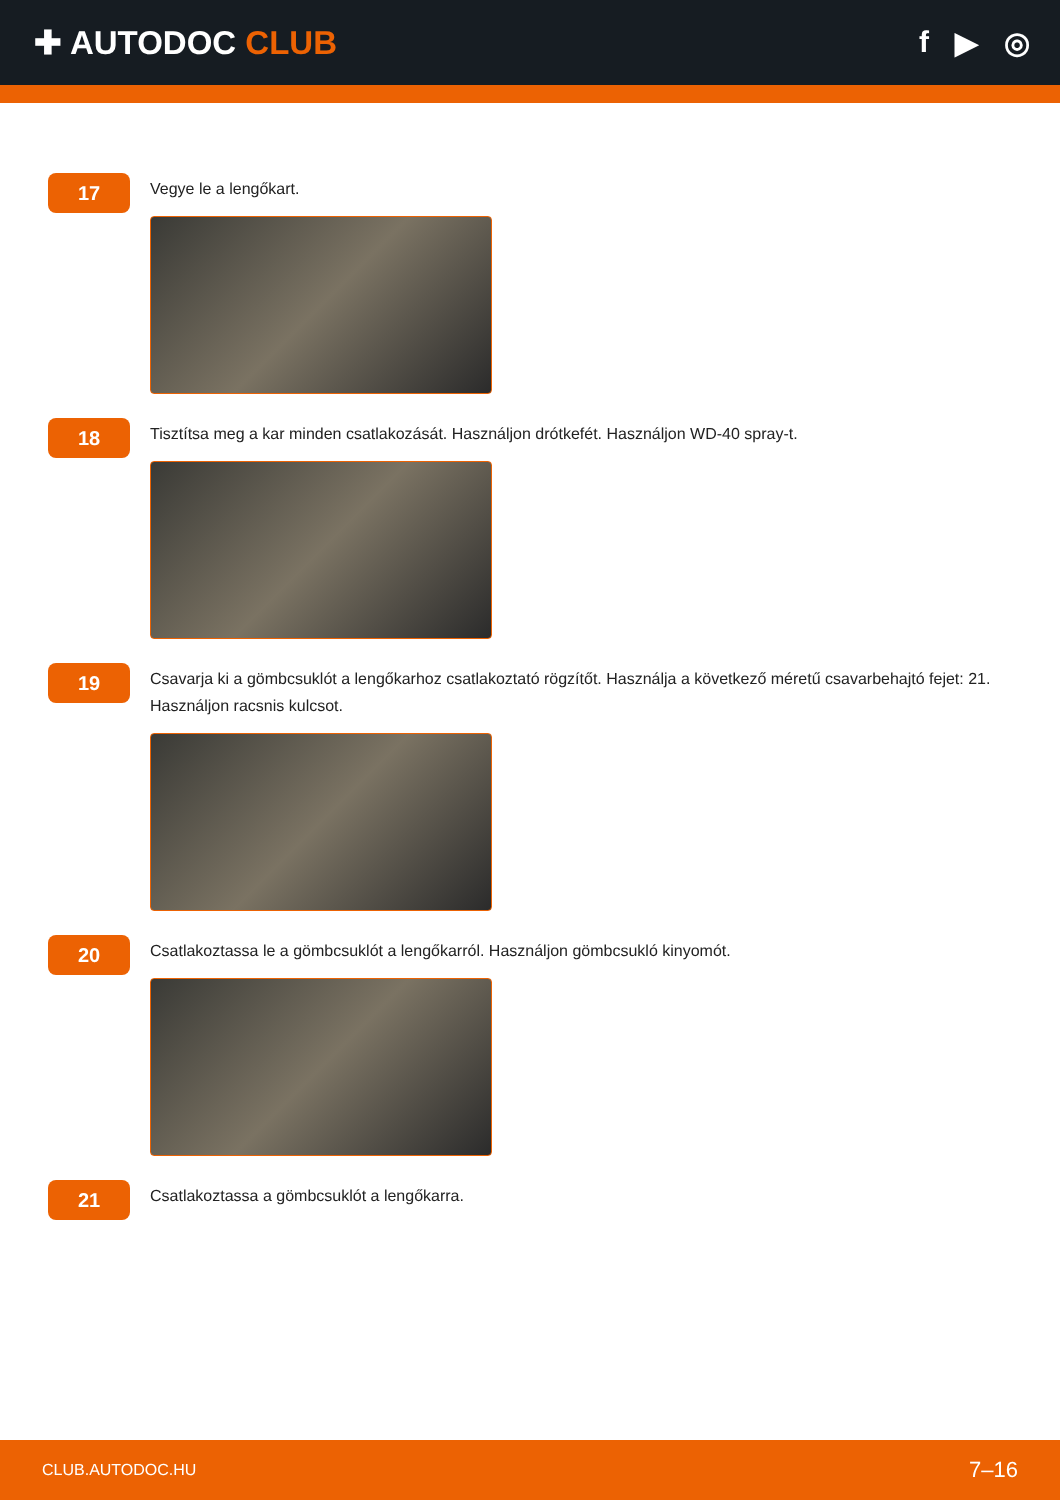✚ AUTODOC CLUB f ▶ ◎
17
Vegye le a lengőkart.
18
Tisztítsa meg a kar minden csatlakozását. Használjon drótkefét. Használjon WD-40 spray-t.
19
Csavarja ki a gömbcsuklót a lengőkarhoz csatlakoztató rögzítőt. Használja a következő méretű csavarbehajtó fejet: 21. Használjon racsnis kulcsot.
20
Csatlakoztassa le a gömbcsuklót a lengőkarról. Használjon gömbcsukló kinyomót.
21
Csatlakoztassa a gömbcsuklót a lengőkarra.
CLUB.AUTODOC.HU 7–16